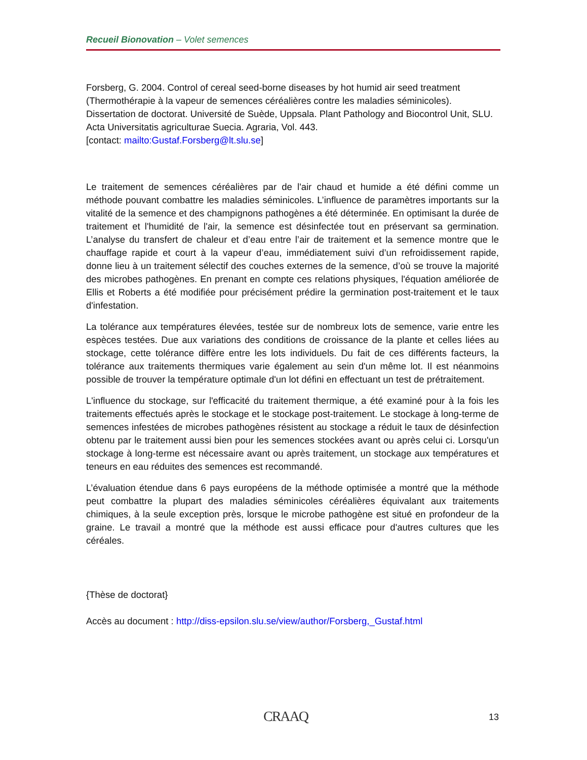Recueil Bionovation – Volet semences
Forsberg, G. 2004. Control of cereal seed-borne diseases by hot humid air seed treatment (Thermothérapie à la vapeur de semences céréalières contre les maladies séminicoles). Dissertation de doctorat. Université de Suède, Uppsala. Plant Pathology and Biocontrol Unit, SLU. Acta Universitatis agriculturae Suecia. Agraria, Vol. 443.
[contact: mailto:Gustaf.Forsberg@lt.slu.se]
Le traitement de semences céréalières par de l'air chaud et humide a été défini comme un méthode pouvant combattre les maladies séminicoles. L’influence de paramètres importants sur la vitalité de la semence et des champignons pathogènes a été déterminée. En optimisant la durée de traitement et l'humidité de l'air, la semence est désinfectée tout en préservant sa germination. L’analyse du transfert de chaleur et d’eau entre l’air de traitement et la semence montre que le chauffage rapide et court à la vapeur d’eau, immédiatement suivi d’un refroidissement rapide, donne lieu à un traitement sélectif des couches externes de la semence, d’où se trouve la majorité des microbes pathogènes. En prenant en compte ces relations physiques, l'équation améliorée de Ellis et Roberts a été modifiée pour précisément prédire la germination post-traitement et le taux d'infestation.
La tolérance aux températures élevées, testée sur de nombreux lots de semence, varie entre les espèces testées. Due aux variations des conditions de croissance de la plante et celles liées au stockage, cette tolérance diffère entre les lots individuels. Du fait de ces différents facteurs, la tolérance aux traitements thermiques varie également au sein d'un même lot. Il est néanmoins possible de trouver la température optimale d'un lot défini en effectuant un test de prétraitement.
L'influence du stockage, sur l'efficacité du traitement thermique, a été examiné pour à la fois les traitements effectués après le stockage et le stockage post-traitement. Le stockage à long-terme de semences infestées de microbes pathogènes résistent au stockage a réduit le taux de désinfection obtenu par le traitement aussi bien pour les semences stockées avant ou après celui ci. Lorsqu'un stockage à long-terme est nécessaire avant ou après traitement, un stockage aux températures et teneurs en eau réduites des semences est recommandé.
L’évaluation étendue dans 6 pays européens de la méthode optimisée a montré que la méthode peut combattre la plupart des maladies séminicoles céréalières équivalant aux traitements chimiques, à la seule exception près, lorsque le microbe pathogène est situé en profondeur de la graine. Le travail a montré que la méthode est aussi efficace pour d'autres cultures que les céréales.
{Thèse de doctorat}
Accès au document : http://diss-epsilon.slu.se/view/author/Forsberg,_Gustaf.html
CRAAQ 13